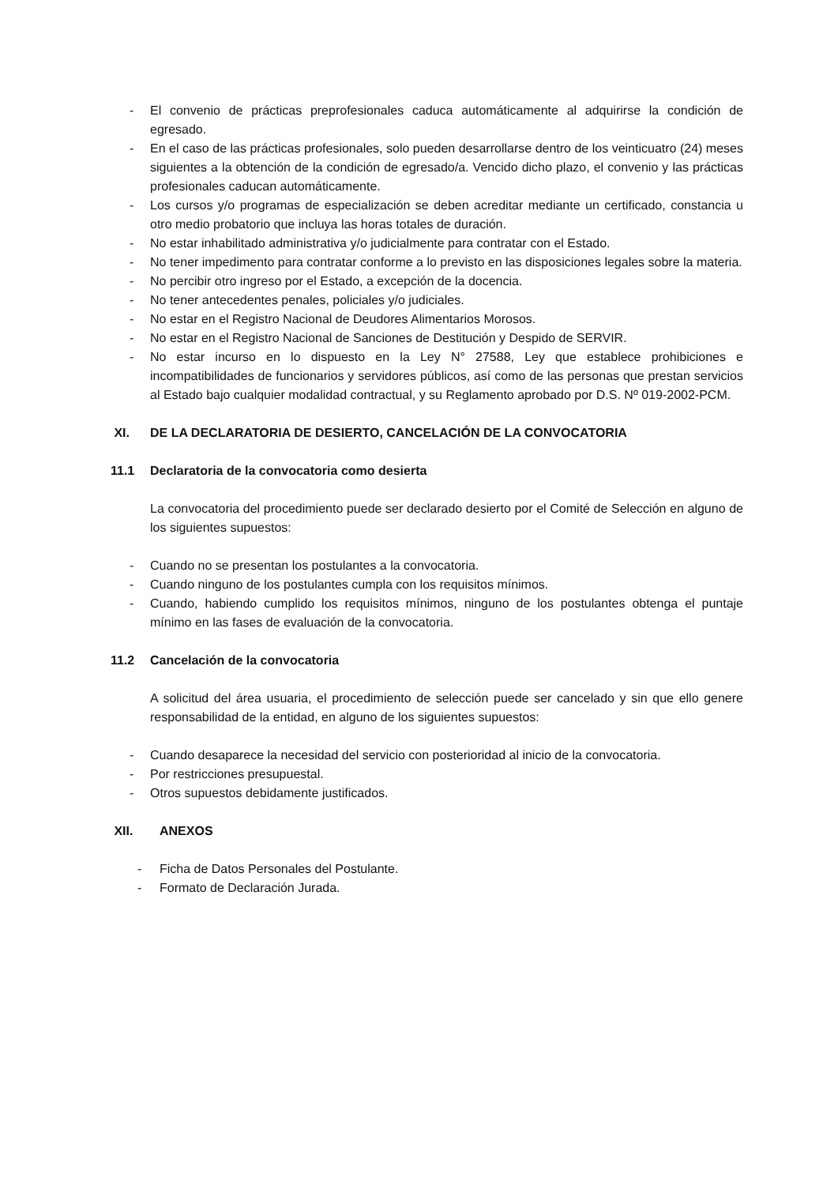- El convenio de prácticas preprofesionales caduca automáticamente al adquirirse la condición de egresado.
- En el caso de las prácticas profesionales, solo pueden desarrollarse dentro de los veinticuatro (24) meses siguientes a la obtención de la condición de egresado/a. Vencido dicho plazo, el convenio y las prácticas profesionales caducan automáticamente.
- Los cursos y/o programas de especialización se deben acreditar mediante un certificado, constancia u otro medio probatorio que incluya las horas totales de duración.
- No estar inhabilitado administrativa y/o judicialmente para contratar con el Estado.
- No tener impedimento para contratar conforme a lo previsto en las disposiciones legales sobre la materia.
- No percibir otro ingreso por el Estado, a excepción de la docencia.
- No tener antecedentes penales, policiales y/o judiciales.
- No estar en el Registro Nacional de Deudores Alimentarios Morosos.
- No estar en el Registro Nacional de Sanciones de Destitución y Despido de SERVIR.
- No estar incurso en lo dispuesto en la Ley N° 27588, Ley que establece prohibiciones e incompatibilidades de funcionarios y servidores públicos, así como de las personas que prestan servicios al Estado bajo cualquier modalidad contractual, y su Reglamento aprobado por D.S. Nº 019-2002-PCM.
XI. DE LA DECLARATORIA DE DESIERTO, CANCELACIÓN DE LA CONVOCATORIA
11.1 Declaratoria de la convocatoria como desierta
La convocatoria del procedimiento puede ser declarado desierto por el Comité de Selección en alguno de los siguientes supuestos:
- Cuando no se presentan los postulantes a la convocatoria.
- Cuando ninguno de los postulantes cumpla con los requisitos mínimos.
- Cuando, habiendo cumplido los requisitos mínimos, ninguno de los postulantes obtenga el puntaje mínimo en las fases de evaluación de la convocatoria.
11.2 Cancelación de la convocatoria
A solicitud del área usuaria, el procedimiento de selección puede ser cancelado y sin que ello genere responsabilidad de la entidad, en alguno de los siguientes supuestos:
- Cuando desaparece la necesidad del servicio con posterioridad al inicio de la convocatoria.
- Por restricciones presupuestal.
- Otros supuestos debidamente justificados.
XII. ANEXOS
- Ficha de Datos Personales del Postulante.
- Formato de Declaración Jurada.